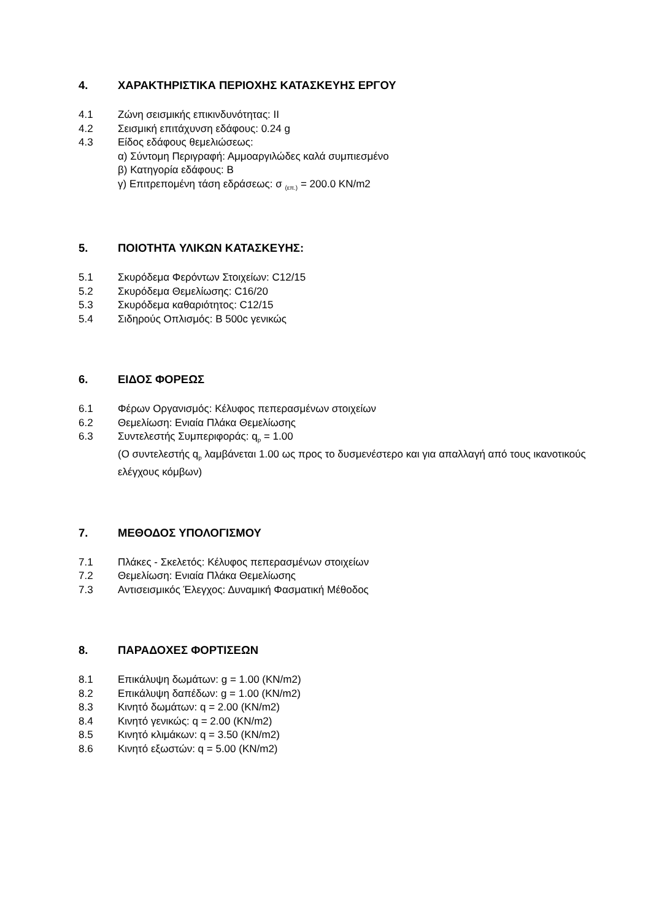4. ΧΑΡΑΚΤΗΡΙΣΤΙΚΑ ΠΕΡΙΟΧΗΣ ΚΑΤΑΣΚΕΥΗΣ ΕΡΓΟΥ
4.1 Ζώνη σεισμικής επικινδυνότητας: ΙΙ
4.2 Σεισμική επιτάχυνση εδάφους: 0.24 g
4.3 Είδος εδάφους θεμελιώσεως:
α) Σύντομη Περιγραφή: Αμμοαργιλώδες καλά συμπιεσμένο
β) Κατηγορία εδάφους: Β
γ) Επιτρεπομένη τάση εδράσεως: σ <sub>(επ.)</sub> = 200.0 KN/m2
5. ΠΟΙΟΤΗΤΑ ΥΛΙΚΩΝ ΚΑΤΑΣΚΕΥΗΣ:
5.1 Σκυρόδεμα Φερόντων Στοιχείων: C12/15
5.2 Σκυρόδεμα Θεμελίωσης: C16/20
5.3 Σκυρόδεμα καθαριότητος: C12/15
5.4 Σιδηρούς Οπλισμός: B 500c γενικώς
6. ΕΙΔΟΣ ΦΟΡΕΩΣ
6.1 Φέρων Οργανισμός: Κέλυφος πεπερασμένων στοιχείων
6.2 Θεμελίωση: Ενιαία Πλάκα Θεμελίωσης
6.3 Συντελεστής Συμπεριφοράς: q<sub>p</sub> = 1.00
(Ο συντελεστής q<sub>p</sub> λαμβάνεται 1.00 ως προς το δυσμενέστερο και για απαλλαγή από τους ικανοτικούς ελέγχους κόμβων)
7. ΜΕΘΟΔΟΣ ΥΠΟΛΟΓΙΣΜΟΥ
7.1 Πλάκες - Σκελετός: Κέλυφος πεπερασμένων στοιχείων
7.2 Θεμελίωση: Ενιαία Πλάκα Θεμελίωσης
7.3 Αντισεισμικός Έλεγχος: Δυναμική Φασματική Μέθοδος
8. ΠΑΡΑΔΟΧΕΣ ΦΟΡΤΙΣΕΩΝ
8.1 Επικάλυψη δωμάτων: g = 1.00 (KN/m2)
8.2 Επικάλυψη δαπέδων: g = 1.00 (KN/m2)
8.3 Κινητό δωμάτων: q = 2.00 (KN/m2)
8.4 Κινητό γενικώς: q = 2.00 (KN/m2)
8.5 Κινητό κλιμάκων: q = 3.50 (KN/m2)
8.6 Κινητό εξωστών: q = 5.00 (KN/m2)